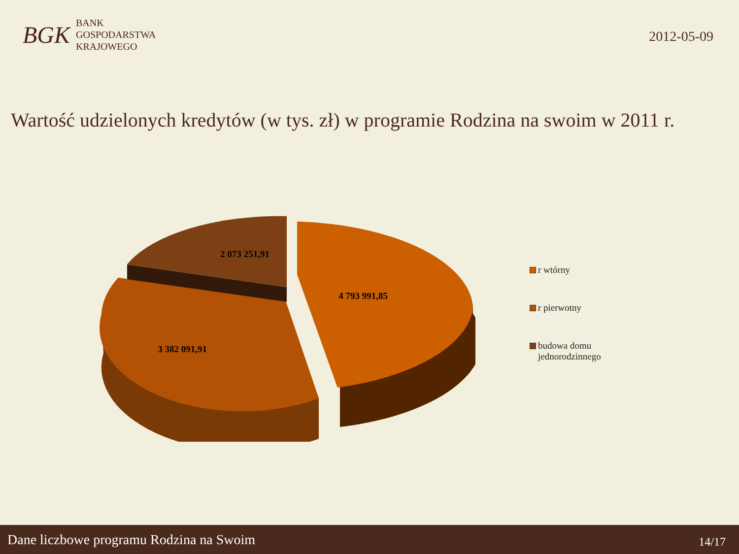BGK
BANK
GOSPODARSTWA
KRAJOWEGO
2012-05-09
Wartość udzielonych kredytów (w tys. zł) w programie Rodzina na swoim w 2011 r.
2 073 251,91
4 793 991,85
3 382 091,91
r wtórny
r pierwotny
budowa domu
jednorodzinnego
Dane liczbowe programu Rodzina na Swoim 14/17